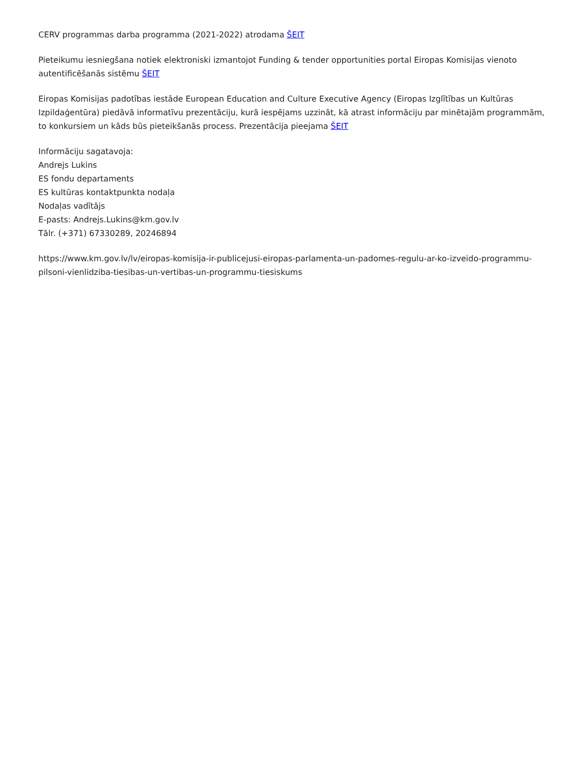CERV programmas darba programma (2021-2022) atrodama ŠEIT
Pieteikumu iesniegšana notiek elektroniski izmantojot Funding & tender opportunities portal Eiropas Komisijas vienoto autentificēšanās sistēmu ŠEIT
Eiropas Komisijas padotības iestāde European Education and Culture Executive Agency (Eiropas Izglītības un Kultūras Izpildaģentūra) piedāvā informatīvu prezentāciju, kurā iespējams uzzināt, kā atrast informāciju par minētajām programmām, to konkursiem un kāds būs pieteikšanās process. Prezentācija pieejama ŠEIT
Informāciju sagatavoja:
Andrejs Lukins
ES fondu departaments
ES kultūras kontaktpunkta nodaļa
Nodaļas vadītājs
E-pasts: Andrejs.Lukins@km.gov.lv
Tālr. (+371) 67330289, 20246894
https://www.km.gov.lv/lv/eiropas-komisija-ir-publicejusi-eiropas-parlamenta-un-padomes-regulu-ar-ko-izveido-programmu-pilsoni-vienlidziba-tiesibas-un-vertibas-un-programmu-tiesiskums